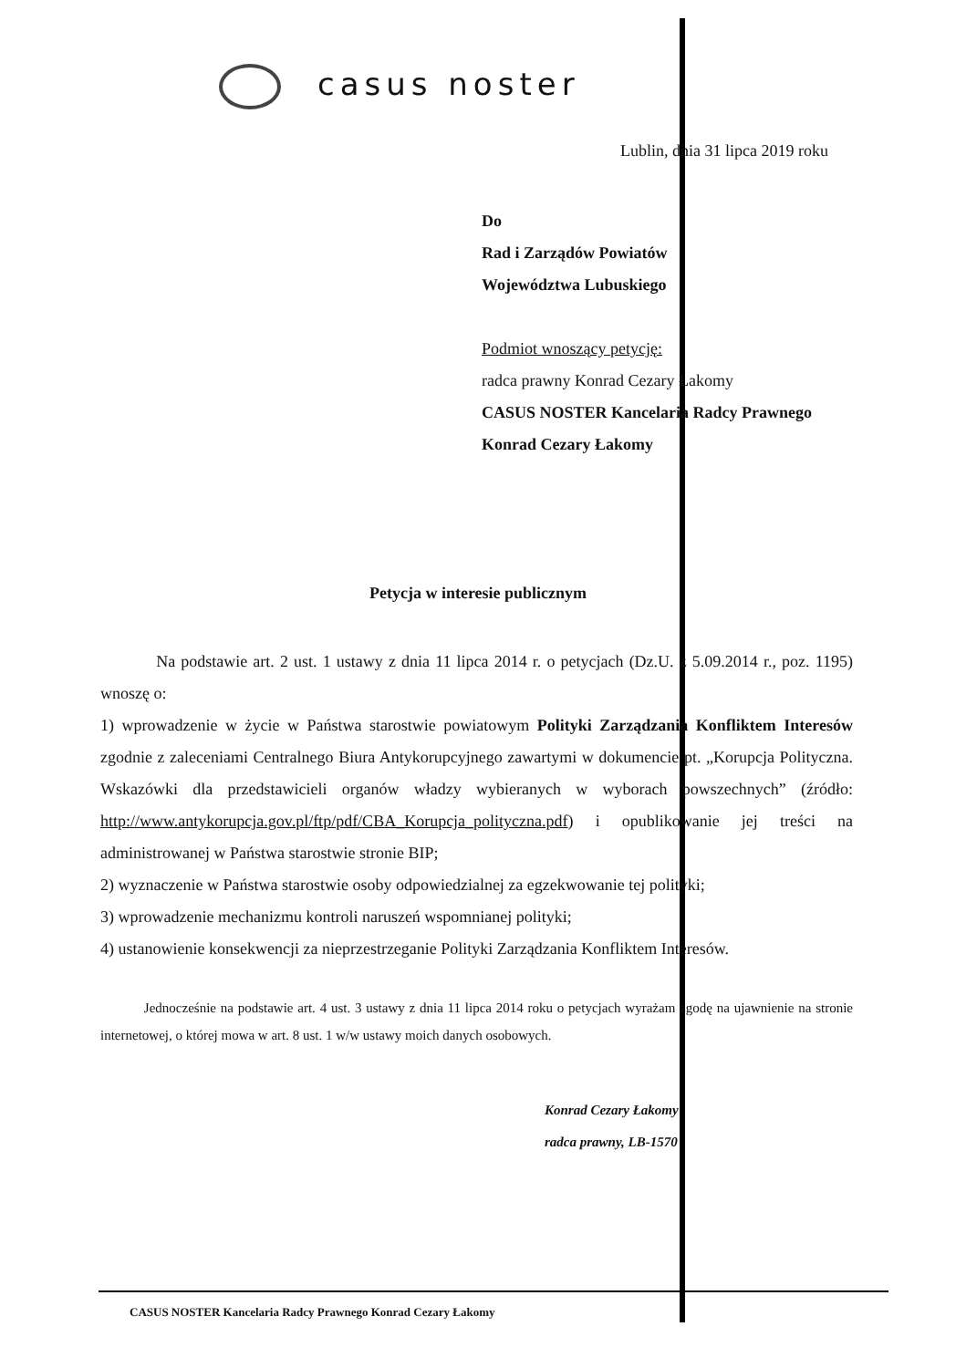casus noster
Lublin, dnia 31 lipca 2019 roku
Do
Rad i Zarządów Powiatów
Województwa Lubuskiego
Podmiot wnoszący petycję:
radca prawny Konrad Cezary Łakomy
CASUS NOSTER Kancelaria Radcy Prawnego
Konrad Cezary Łakomy
Petycja w interesie publicznym
Na podstawie art. 2 ust. 1 ustawy z dnia 11 lipca 2014 r. o petycjach (Dz.U. z 5.09.2014 r., poz. 1195) wnoszę o:
1) wprowadzenie w życie w Państwa starostwie powiatowym Polityki Zarządzania Konfliktem Interesów zgodnie z zaleceniami Centralnego Biura Antykorupcyjnego zawartymi w dokumencie pt. „Korupcja Polityczna. Wskazówki dla przedstawicieli organów władzy wybieranych w wyborach powszechnych” (źródło: http://www.antykorupcja.gov.pl/ftp/pdf/CBA_Korupcja_polityczna.pdf) i opublikowanie jej treści na administrowanej w Państwa starostwie stronie BIP;
2) wyznaczenie w Państwa starostwie osoby odpowiedzialnej za egzekwowanie tej polityki;
3) wprowadzenie mechanizmu kontroli naruszeń wspomnianej polityki;
4) ustanowienie konsekwencji za nieprzestrzeganie Polityki Zarządzania Konfliktem Interesów.
Jednocześnie na podstawie art. 4 ust. 3 ustawy z dnia 11 lipca 2014 roku o petycjach wyrażam zgodę na ujawnienie na stronie internetowej, o której mowa w art. 8 ust. 1 w/w ustawy moich danych osobowych.
Konrad Cezary Łakomy
radca prawny, LB-1570
CASUS NOSTER Kancelaria Radcy Prawnego Konrad Cezary Łakomy